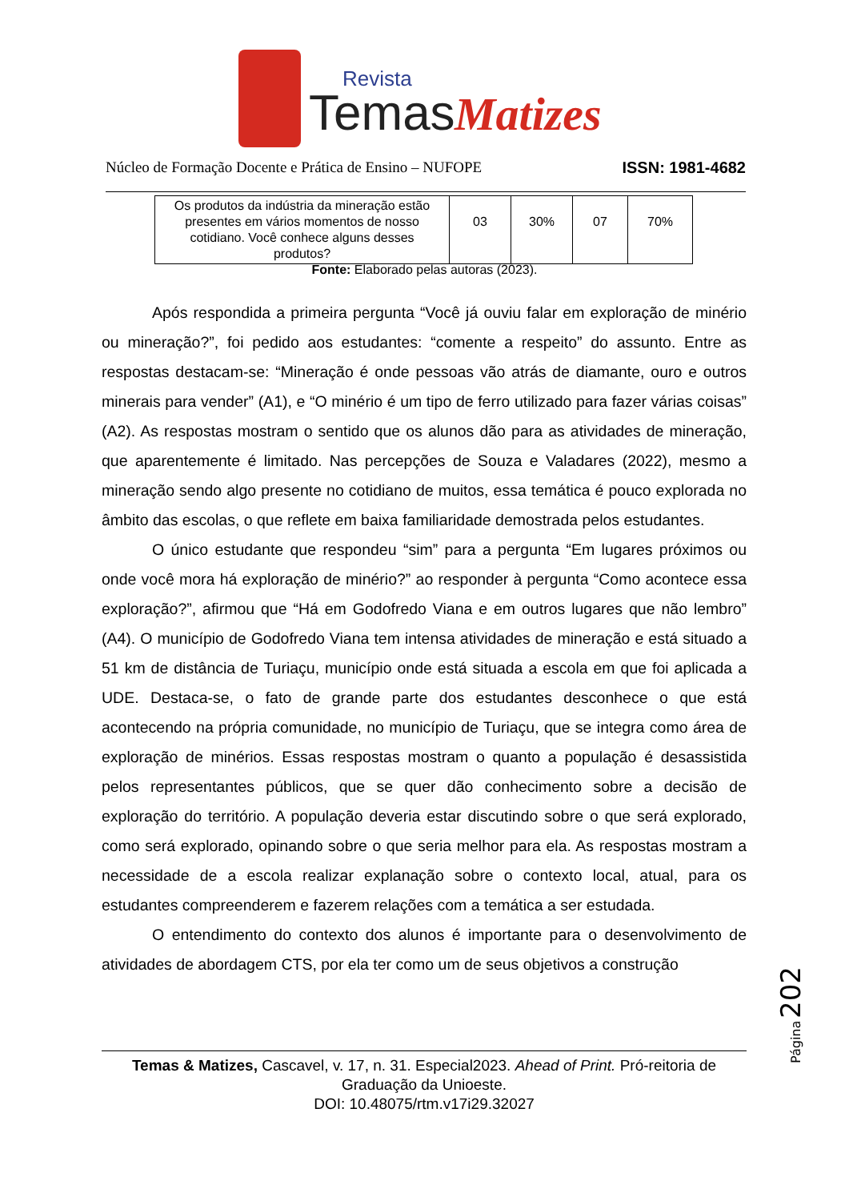Revista
Temas
Matizes
Núcleo de Formação Docente e Prática de Ensino – NUFOPE ISSN: 1981-4682
| Os produtos da indústria da mineração estão presentes em vários momentos de nosso cotidiano. Você conhece alguns desses produtos? | 03 | 30% | 07 | 70% |
Fonte: Elaborado pelas autoras (2023).
Após respondida a primeira pergunta “Você já ouviu falar em exploração de minério ou mineração?”, foi pedido aos estudantes: “comente a respeito” do assunto. Entre as respostas destacam-se: “Mineração é onde pessoas vão atrás de diamante, ouro e outros minerais para vender” (A1), e “O minério é um tipo de ferro utilizado para fazer várias coisas” (A2). As respostas mostram o sentido que os alunos dão para as atividades de mineração, que aparentemente é limitado. Nas percepções de Souza e Valadares (2022), mesmo a mineração sendo algo presente no cotidiano de muitos, essa temática é pouco explorada no âmbito das escolas, o que reflete em baixa familiaridade demostrada pelos estudantes.
O único estudante que respondeu “sim” para a pergunta “Em lugares próximos ou onde você mora há exploração de minério?” ao responder à pergunta “Como acontece essa exploração?”, afirmou que “Há em Godofredo Viana e em outros lugares que não lembro” (A4). O município de Godofredo Viana tem intensa atividades de mineração e está situado a 51 km de distância de Turiaçu, município onde está situada a escola em que foi aplicada a UDE. Destaca-se, o fato de grande parte dos estudantes desconhece o que está acontecendo na própria comunidade, no município de Turiaçu, que se integra como área de exploração de minérios. Essas respostas mostram o quanto a população é desassistida pelos representantes públicos, que se quer dão conhecimento sobre a decisão de exploração do território. A população deveria estar discutindo sobre o que será explorado, como será explorado, opinando sobre o que seria melhor para ela. As respostas mostram a necessidade de a escola realizar explanação sobre o contexto local, atual, para os estudantes compreenderem e fazerem relações com a temática a ser estudada.
O entendimento do contexto dos alunos é importante para o desenvolvimento de atividades de abordagem CTS, por ela ter como um de seus objetivos a construção
Página
202
Temas & Matizes, Cascavel, v. 17, n. 31. Especial2023. Ahead of Print. Pró-reitoria de Graduação da Unioeste.
DOI: 10.48075/rtm.v17i29.32027